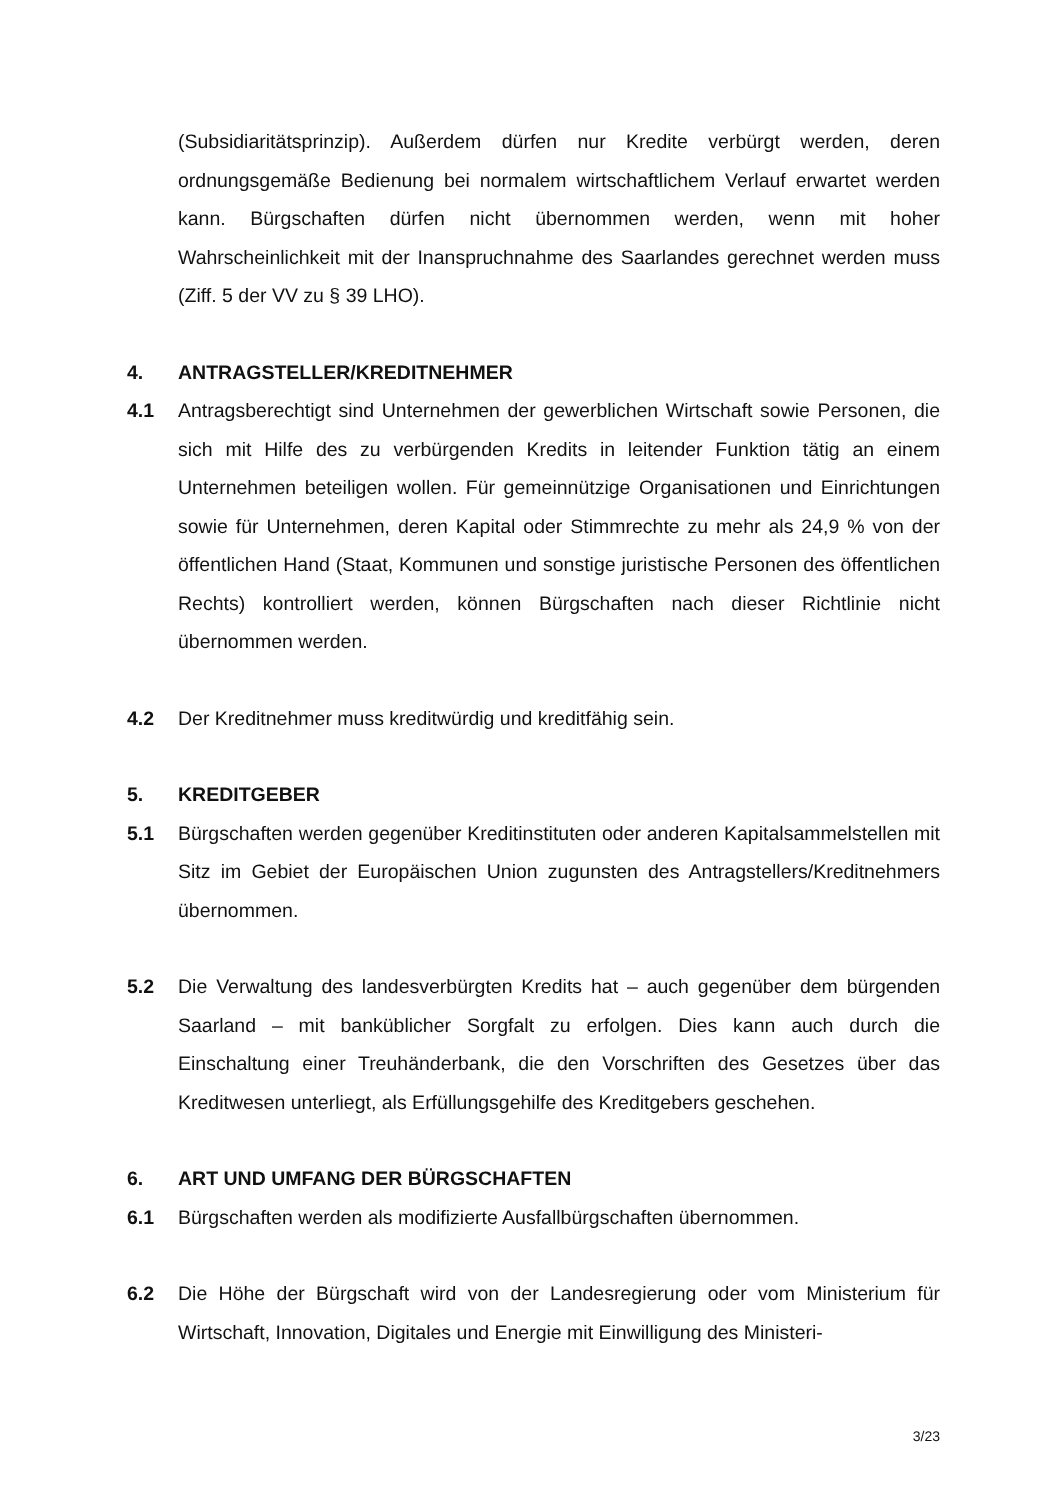(Subsidiaritätsprinzip). Außerdem dürfen nur Kredite verbürgt werden, deren ordnungsgemäße Bedienung bei normalem wirtschaftlichem Verlauf erwartet werden kann. Bürgschaften dürfen nicht übernommen werden, wenn mit hoher Wahrscheinlichkeit mit der Inanspruchnahme des Saarlandes gerechnet werden muss (Ziff. 5 der VV zu § 39 LHO).
4. ANTRAGSTELLER/KREDITNEHMER
4.1 Antragsberechtigt sind Unternehmen der gewerblichen Wirtschaft sowie Personen, die sich mit Hilfe des zu verbürgenden Kredits in leitender Funktion tätig an einem Unternehmen beteiligen wollen. Für gemeinnützige Organisationen und Einrichtungen sowie für Unternehmen, deren Kapital oder Stimmrechte zu mehr als 24,9 % von der öffentlichen Hand (Staat, Kommunen und sonstige juristische Personen des öffentlichen Rechts) kontrolliert werden, können Bürgschaften nach dieser Richtlinie nicht übernommen werden.
4.2 Der Kreditnehmer muss kreditwürdig und kreditfähig sein.
5. KREDITGEBER
5.1 Bürgschaften werden gegenüber Kreditinstituten oder anderen Kapitalsammelstellen mit Sitz im Gebiet der Europäischen Union zugunsten des Antragstellers/Kreditnehmers übernommen.
5.2 Die Verwaltung des landesverbürgten Kredits hat – auch gegenüber dem bürgenden Saarland – mit banküblicher Sorgfalt zu erfolgen. Dies kann auch durch die Einschaltung einer Treuhänderbank, die den Vorschriften des Gesetzes über das Kreditwesen unterliegt, als Erfüllungsgehilfe des Kreditgebers geschehen.
6. ART UND UMFANG DER BÜRGSCHAFTEN
6.1 Bürgschaften werden als modifizierte Ausfallbürgschaften übernommen.
6.2 Die Höhe der Bürgschaft wird von der Landesregierung oder vom Ministerium für Wirtschaft, Innovation, Digitales und Energie mit Einwilligung des Ministeri-
3/23